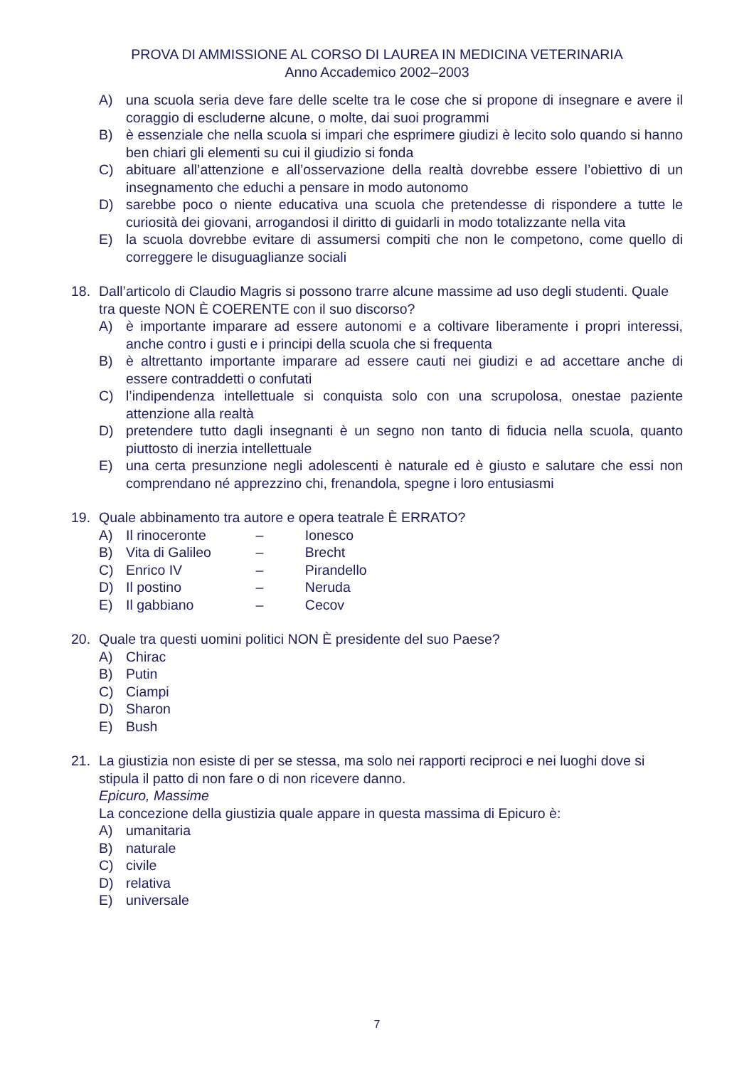PROVA DI AMMISSIONE AL CORSO DI LAUREA IN MEDICINA VETERINARIA
Anno Accademico 2002–2003
A) una scuola seria deve fare delle scelte tra le cose che si propone di insegnare e avere il coraggio di escluderne alcune, o molte, dai suoi programmi
B) è essenziale che nella scuola si impari che esprimere giudizi è lecito solo quando si hanno ben chiari gli elementi su cui il giudizio si fonda
C) abituare all’attenzione e all’osservazione della realtà dovrebbe essere l’obiettivo di un insegnamento che educhi a pensare in modo autonomo
D) sarebbe poco o niente educativa una scuola che pretendesse di rispondere a tutte le curiosità dei giovani, arrogandosi il diritto di guidarli in modo totalizzante nella vita
E) la scuola dovrebbe evitare di assumersi compiti che non le competono, come quello di correggere le disuguaglianze sociali
18. Dall’articolo di Claudio Magris si possono trarre alcune massime ad uso degli studenti. Quale tra queste NON È COERENTE con il suo discorso?
A) è importante imparare ad essere autonomi e a coltivare liberamente i propri interessi, anche contro i gusti e i principi della scuola che si frequenta
B) è altrettanto importante imparare ad essere cauti nei giudizi e ad accettare anche di essere contraddetti o confutati
C) l’indipendenza intellettuale si conquista solo con una scrupolosa, onestae paziente attenzione alla realtà
D) pretendere tutto dagli insegnanti è un segno non tanto di fiducia nella scuola, quanto piuttosto di inerzia intellettuale
E) una certa presunzione negli adolescenti è naturale ed è giusto e salutare che essi non comprendano né apprezzino chi, frenandola, spegne i loro entusiasmi
19. Quale abbinamento tra autore e opera teatrale È ERRATO?
A) Il rinoceronte – Ionesco
B) Vita di Galileo – Brecht
C) Enrico IV – Pirandello
D) Il postino – Neruda
E) Il gabbiano – Cecov
20. Quale tra questi uomini politici NON È presidente del suo Paese?
A) Chirac
B) Putin
C) Ciampi
D) Sharon
E) Bush
21. La giustizia non esiste di per se stessa, ma solo nei rapporti reciproci e nei luoghi dove si stipula il patto di non fare o di non ricevere danno.
Epicuro, Massime
La concezione della giustizia quale appare in questa massima di Epicuro è:
A) umanitaria
B) naturale
C) civile
D) relativa
E) universale
7